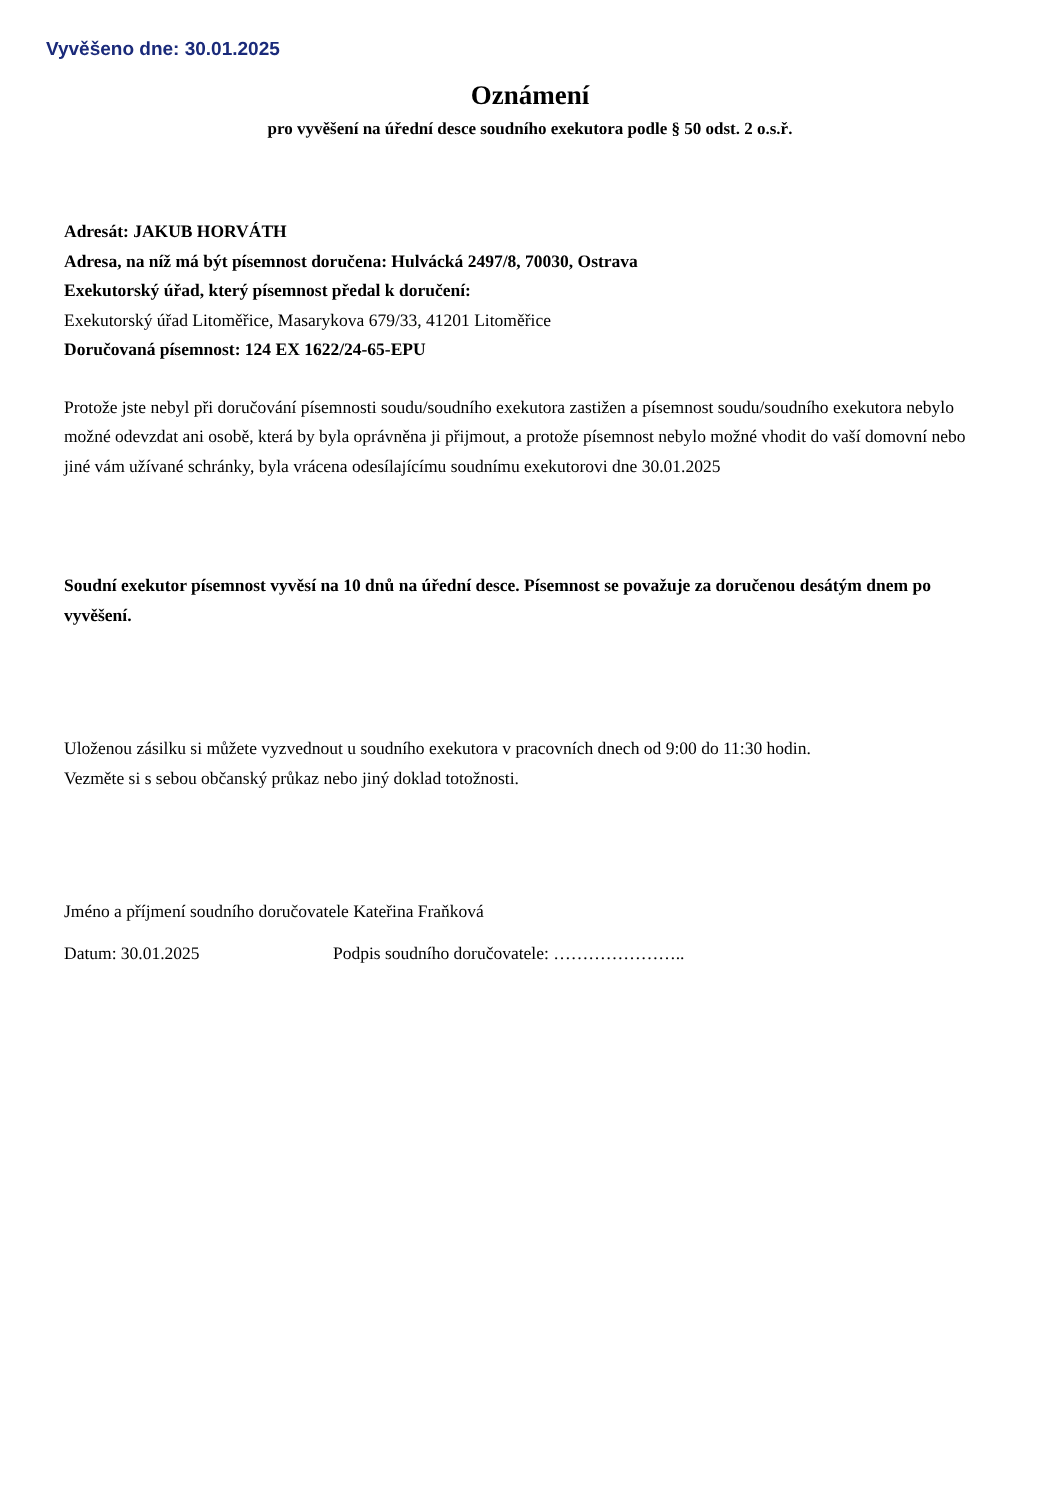Vyvěšeno dne: 30.01.2025
Oznámení
pro vyvěšení na úřední desce soudního exekutora podle § 50 odst. 2 o.s.ř.
Adresát: JAKUB HORVÁTH
Adresa, na níž má být písemnost doručena: Hulvácká 2497/8, 70030, Ostrava
Exekutorský úřad, který písemnost předal k doručení:
Exekutorský úřad Litoměřice, Masarykova 679/33, 41201 Litoměřice
Doručovaná písemnost: 124 EX 1622/24-65-EPU
Protože jste nebyl při doručování písemnosti soudu/soudního exekutora zastižen a písemnost soudu/soudního exekutora nebylo možné odevzdat ani osobě, která by byla oprávněna ji přijmout, a protože písemnost nebylo možné vhodit do vaší domovní nebo jiné vám užívané schránky, byla vrácena odesílajícímu soudnímu exekutorovi dne 30.01.2025
Soudní exekutor písemnost vyvěsí na 10 dnů na úřední desce. Písemnost se považuje za doručenou desátým dnem po vyvěšení.
Uloženou zásilku si můžete vyzvednout u soudního exekutora v pracovních dnech od 9:00 do 11:30 hodin.
Vezměte si s sebou občanský průkaz nebo jiný doklad totožnosti.
Jméno a příjmení soudního doručovatele Kateřina Fraňková
Datum: 30.01.2025 Podpis soudního doručovatele: …………………..